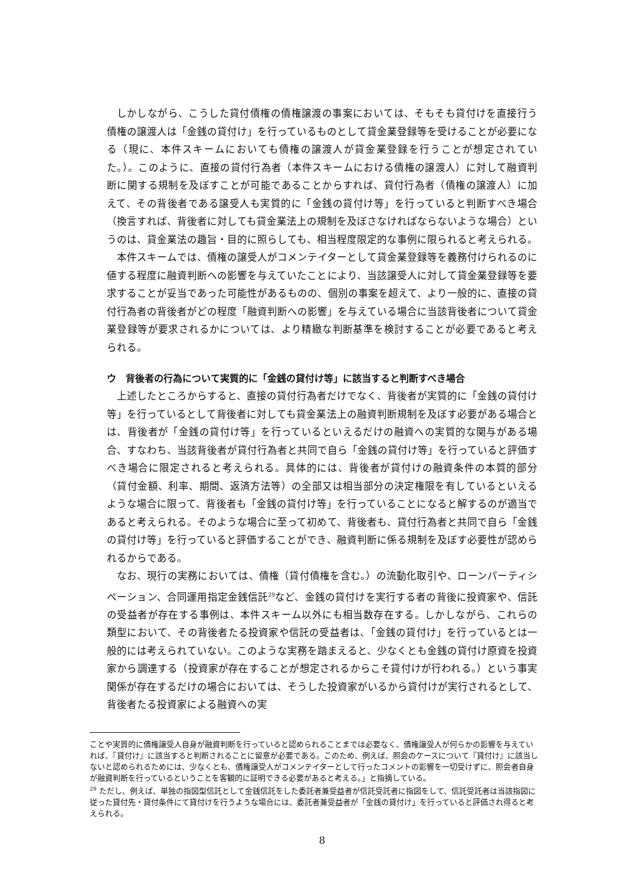しかしながら、こうした貸付債権の債権譲渡の事案においては、そもそも貸付けを直接行う債権の譲渡人は「金銭の貸付け」を行っているものとして貸金業登録等を受けることが必要になる（現に、本件スキームにおいても債権の譲渡人が貸金業登録を行うことが想定されていた。）。このように、直接の貸付行為者（本件スキームにおける債権の譲渡人）に対して融資判断に関する規制を及ぼすことが可能であることからすれば、貸付行為者（債権の譲渡人）に加えて、その背後者である譲受人も実質的に「金銭の貸付け等」を行っていると判断すべき場合（換言すれば、背後者に対しても貸金業法上の規制を及ぼさなければならないような場合）というのは、貸金業法の趣旨・目的に照らしても、相当程度限定的な事例に限られると考えられる。
本件スキームでは、債権の譲受人がコメンテイターとして貸金業登録等を義務付けられるのに値する程度に融資判断への影響を与えていたことにより、当該譲受人に対して貸金業登録等を要求することが妥当であった可能性があるものの、個別の事案を超えて、より一般的に、直接の貸付行為者の背後者がどの程度「融資判断への影響」を与えている場合に当該背後者について貸金業登録等が要求されるかについては、より精緻な判断基準を検討することが必要であると考えられる。
ウ　背後者の行為について実質的に「金銭の貸付け等」に該当すると判断すべき場合
上述したところからすると、直接の貸付行為者だけでなく、背後者が実質的に「金銭の貸付け等」を行っているとして背後者に対しても貸金業法上の融資判断規制を及ぼす必要がある場合とは、背後者が「金銭の貸付け等」を行っているといえるだけの融資への実質的な関与がある場合、すなわち、当該背後者が貸付行為者と共同で自ら「金銭の貸付け等」を行っていると評価すべき場合に限定されると考えられる。具体的には、背後者が貸付けの融資条件の本質的部分（貸付金額、利率、期間、返済方法等）の全部又は相当部分の決定権限を有しているといえるような場合に限って、背後者も「金銭の貸付け等」を行っていることになると解するのが適当であると考えられる。そのような場合に至って初めて、背後者も、貸付行為者と共同で自ら「金銭の貸付け等」を行っていると評価することができ、融資判断に係る規制を及ぼす必要性が認められるからである。
なお、現行の実務においては、債権（貸付債権を含む。）の流動化取引や、ローンパーティシペーション、合同運用指定金銭信託<sup>29</sup>など、金銭の貸付けを実行する者の背後に投資家や、信託の受益者が存在する事例は、本件スキーム以外にも相当数存在する。しかしながら、これらの類型において、その背後者たる投資家や信託の受益者は、「金銭の貸付け」を行っているとは一般的には考えられていない。このような実務を踏まえると、少なくとも金銭の貸付け原資を投資家から調達する（投資家が存在することが想定されるからこそ貸付けが行われる。）という事実関係が存在するだけの場合においては、そうした投資家がいるから貸付けが実行されるとして、背後者たる投資家による融資への実
ことや実質的に債権譲受人自身が融資判断を行っていると認められることまでは必要なく、債権譲受人が何らかの影響を与えていれば、『貸付け』に該当すると判断されることに留意が必要である。このため、例えば、照会のケースについて『貸付け』に該当しないと認められるためには、少なくとも、債権譲受人がコメンテイターとして行ったコメントの影響を一切受けずに、照会者自身が融資判断を行っているということを客観的に証明できる必要があると考える。」と指摘している。
<sup>29</sup> ただし、例えば、単独の指図型信託として金銭信託をした委託者兼受益者が信託受託者に指図をして、信託受託者は当該指図に従った貸付先・貸付条件にて貸付けを行うような場合には、委託者兼受益者が「金銭の貸付け」を行っていると評価され得ると考えられる。
8